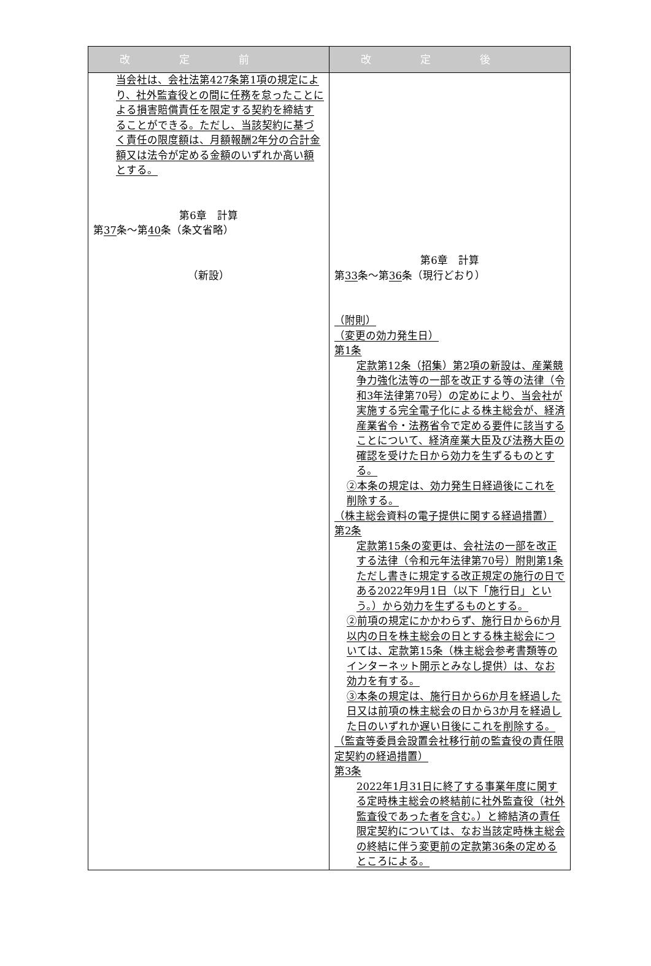| 改定前 | 改定後 |
| --- | --- |
| 当会社は、会社法第427条第1項の規定により、社外監査役との間に任務を怠ったことによる損害賠償責任を限定する契約を締結することができる。ただし、当該契約に基づく責任の限度額は、月額報酬2年分の合計金額又は法令が定める金額のいずれか高い額とする。 第6章 計算 第 37 条～第 40 条（条文省略） （新設） | 第6章 計算 第 33 条～第 36 条（現行どおり） （附則） （変更の効力発生日） 第1条 定款第12条（招集）第2項の新設は、産業競争力強化法等の一部を改正する等の法律（令和3年法律第70号）の定めにより、当会社が実施する完全電子化による株主総会が、経済産業省令・法務省令で定める要件に該当することについて、経済産業大臣及び法務大臣の確認を受けた日から効力を生ずるものとする。 ②本条の規定は、効力発生日経過後にこれを削除する。 （株主総会資料の電子提供に関する経過措置） 第2条 定款第15条の変更は、会社法の一部を改正する法律（令和元年法律第70号）附則第1条ただし書きに規定する改正規定の施行の日である2022年9月1日（以下「施行日」という。）から効力を生ずるものとする。 ②前項の規定にかかわらず、施行日から6か月以内の日を株主総会の日とする株主総会については、定款第15条（株主総会参考書類等のインターネット開示とみなし提供）は、なお効力を有する。 ③本条の規定は、施行日から6か月を経過した日又は前項の株主総会の日から3か月を経過した日のいずれか遅い日後にこれを削除する。 （監査等委員会設置会社移行前の監査役の責任限定契約の経過措置） 第3条 2022年1月31日に終了する事業年度に関する定時株主総会の終結前に社外監査役（社外監査役であった者を含む。）と締結済の責任限定契約については、なお当該定時株主総会の終結に伴う変更前の定款第36条の定めるところによる。 |